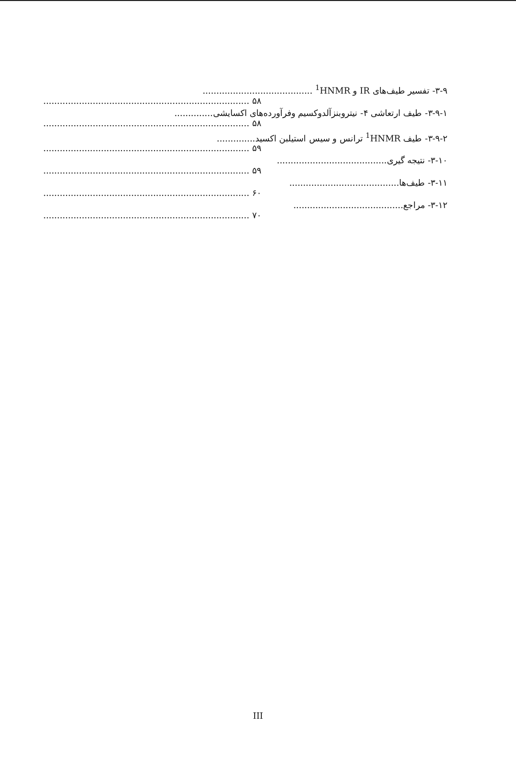۳-۹- تفسیر طیف‌های IR و <sup>1</sup>HNMR ........................................
........................................................................... ۵۸
۳-۹-۱- طیف ارتعاشی ۴- نیتروبنزآلدوکسیم وفرآورده‌های اکسایشی..............
........................................................................... ۵۸
۳-۹-۲- طیف <sup>1</sup>HNMR ترانس و سیس استیلبن اکسید..............
........................................................................... ۵۹
۳-۱۰- نتیجه گیری........................................
........................................................................... ۵۹
۳-۱۱- طیف‌ها........................................
........................................................................... ۶۰
۳-۱۲- مراجع........................................
........................................................................... ۷۰
III